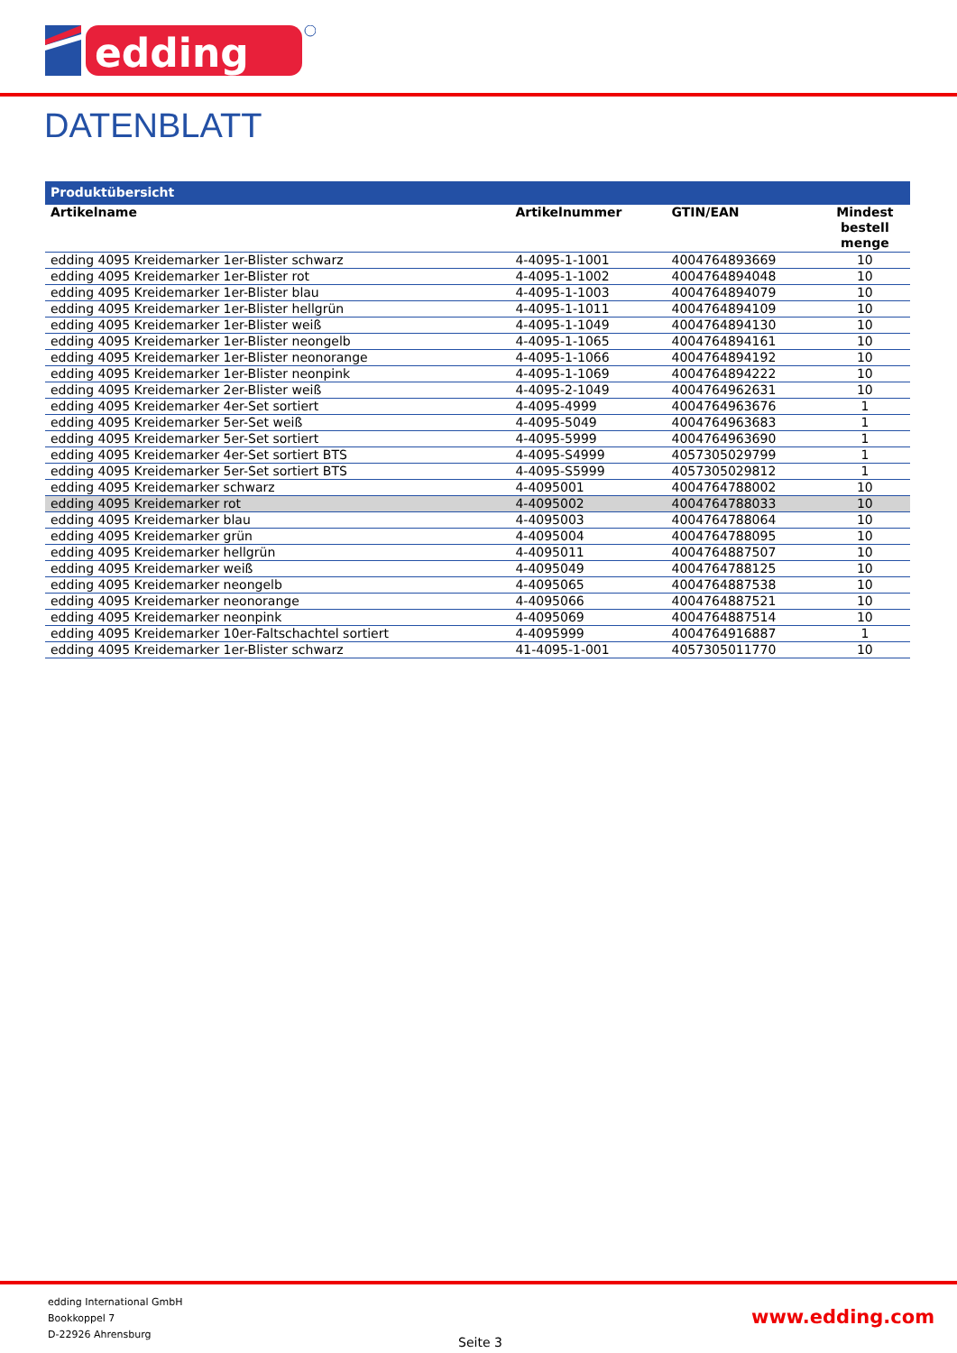edding
DATENBLATT
| Produktübersicht | | | |
| --- | --- | --- | --- |
| Artikelname | Artikelnummer | GTIN/EAN | Mindest bestell menge |
| edding 4095 Kreidemarker 1er-Blister schwarz | 4-4095-1-1001 | 4004764893669 | 10 |
| edding 4095 Kreidemarker 1er-Blister rot | 4-4095-1-1002 | 4004764894048 | 10 |
| edding 4095 Kreidemarker 1er-Blister blau | 4-4095-1-1003 | 4004764894079 | 10 |
| edding 4095 Kreidemarker 1er-Blister hellgrün | 4-4095-1-1011 | 4004764894109 | 10 |
| edding 4095 Kreidemarker 1er-Blister weiß | 4-4095-1-1049 | 4004764894130 | 10 |
| edding 4095 Kreidemarker 1er-Blister neongelb | 4-4095-1-1065 | 4004764894161 | 10 |
| edding 4095 Kreidemarker 1er-Blister neonorange | 4-4095-1-1066 | 4004764894192 | 10 |
| edding 4095 Kreidemarker 1er-Blister neonpink | 4-4095-1-1069 | 4004764894222 | 10 |
| edding 4095 Kreidemarker 2er-Blister weiß | 4-4095-2-1049 | 4004764962631 | 10 |
| edding 4095 Kreidemarker 4er-Set sortiert | 4-4095-4999 | 4004764963676 | 1 |
| edding 4095 Kreidemarker 5er-Set weiß | 4-4095-5049 | 4004764963683 | 1 |
| edding 4095 Kreidemarker 5er-Set sortiert | 4-4095-5999 | 4004764963690 | 1 |
| edding 4095 Kreidemarker 4er-Set sortiert BTS | 4-4095-S4999 | 4057305029799 | 1 |
| edding 4095 Kreidemarker 5er-Set sortiert BTS | 4-4095-S5999 | 4057305029812 | 1 |
| edding 4095 Kreidemarker schwarz | 4-4095001 | 4004764788002 | 10 |
| edding 4095 Kreidemarker rot | 4-4095002 | 4004764788033 | 10 |
| edding 4095 Kreidemarker blau | 4-4095003 | 4004764788064 | 10 |
| edding 4095 Kreidemarker grün | 4-4095004 | 4004764788095 | 10 |
| edding 4095 Kreidemarker hellgrün | 4-4095011 | 4004764887507 | 10 |
| edding 4095 Kreidemarker weiß | 4-4095049 | 4004764788125 | 10 |
| edding 4095 Kreidemarker neongelb | 4-4095065 | 4004764887538 | 10 |
| edding 4095 Kreidemarker neonorange | 4-4095066 | 4004764887521 | 10 |
| edding 4095 Kreidemarker neonpink | 4-4095069 | 4004764887514 | 10 |
| edding 4095 Kreidemarker 10er-Faltschachtel sortiert | 4-4095999 | 4004764916887 | 1 |
| edding 4095 Kreidemarker 1er-Blister schwarz | 41-4095-1-001 | 4057305011770 | 10 |
edding International GmbH
Bookkoppel 7
D-22926 Ahrensburg
Seite 3
www.edding.com